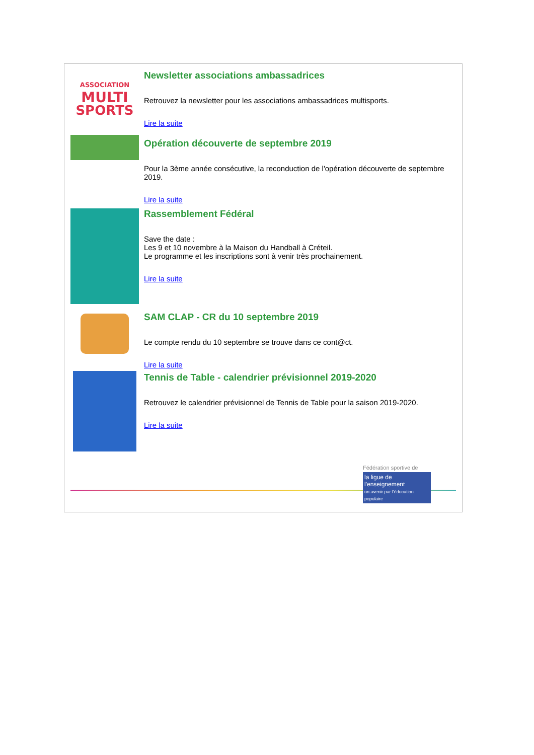ASSOCIATION
MULTI
SPORTS
Newsletter associations ambassadrices
Retrouvez la newsletter pour les associations ambassadrices multisports.
Lire la suite
Opération découverte de septembre 2019
Pour la 3ème année consécutive, la reconduction de l'opération découverte de septembre 2019.
Lire la suite
Rassemblement Fédéral
Save the date :
Les 9 et 10 novembre à la Maison du Handball à Créteil.
Le programme et les inscriptions sont à venir très prochainement.
Lire la suite
SAM CLAP - CR du 10 septembre 2019
Le compte rendu du 10 septembre se trouve dans ce cont@ct.
Lire la suite
Tennis de Table - calendrier prévisionnel 2019-2020
Retrouvez le calendrier prévisionnel de Tennis de Table pour la saison 2019-2020.
Lire la suite
Fédération sportive de
la ligue de l'enseignement
un avenir par l'éducation populaire